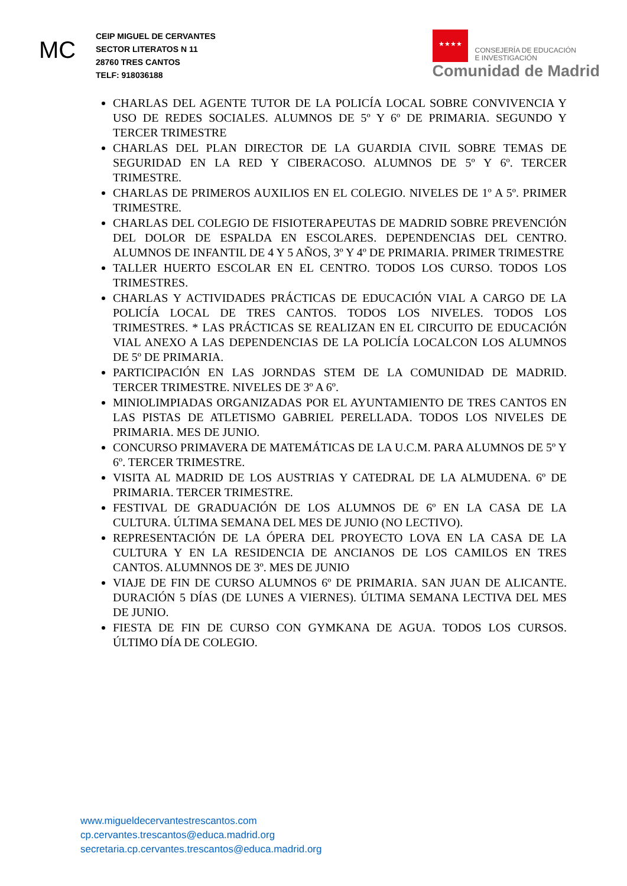MC
CEIP MIGUEL DE CERVANTES
SECTOR LITERATOS N 11
28760 TRES CANTOS
TELF: 918036188
★★★★
CONSEJERÍA DE EDUCACIÓN
E INVESTIGACIÓN
Comunidad de Madrid
CHARLAS DEL AGENTE TUTOR DE LA POLICÍA LOCAL SOBRE CONVIVENCIA Y USO DE REDES SOCIALES. ALUMNOS DE 5º Y 6º DE PRIMARIA. SEGUNDO Y TERCER TRIMESTRE
CHARLAS DEL PLAN DIRECTOR DE LA GUARDIA CIVIL SOBRE TEMAS DE SEGURIDAD EN LA RED Y CIBERACOSO. ALUMNOS DE 5º Y 6º. TERCER TRIMESTRE.
CHARLAS DE PRIMEROS AUXILIOS EN EL COLEGIO. NIVELES DE 1º A 5º. PRIMER TRIMESTRE.
CHARLAS DEL COLEGIO DE FISIOTERAPEUTAS DE MADRID SOBRE PREVENCIÓN DEL DOLOR DE ESPALDA EN ESCOLARES. DEPENDENCIAS DEL CENTRO. ALUMNOS DE INFANTIL DE 4 Y 5 AÑOS, 3º Y 4º DE PRIMARIA. PRIMER TRIMESTRE
TALLER HUERTO ESCOLAR EN EL CENTRO. TODOS LOS CURSO. TODOS LOS TRIMESTRES.
CHARLAS Y ACTIVIDADES PRÁCTICAS DE EDUCACIÓN VIAL A CARGO DE LA POLICÍA LOCAL DE TRES CANTOS. TODOS LOS NIVELES. TODOS LOS TRIMESTRES. * LAS PRÁCTICAS SE REALIZAN EN EL CIRCUITO DE EDUCACIÓN VIAL ANEXO A LAS DEPENDENCIAS DE LA POLICÍA LOCALCON LOS ALUMNOS DE 5º DE PRIMARIA.
PARTICIPACIÓN EN LAS JORNDAS STEM DE LA COMUNIDAD DE MADRID. TERCER TRIMESTRE. NIVELES DE 3º A 6º.
MINIOLIMPIADAS ORGANIZADAS POR EL AYUNTAMIENTO DE TRES CANTOS EN LAS PISTAS DE ATLETISMO GABRIEL PERELLADA. TODOS LOS NIVELES DE PRIMARIA. MES DE JUNIO.
CONCURSO PRIMAVERA DE MATEMÁTICAS DE LA U.C.M. PARA ALUMNOS DE 5º Y 6º. TERCER TRIMESTRE.
VISITA AL MADRID DE LOS AUSTRIAS Y CATEDRAL DE LA ALMUDENA. 6º DE PRIMARIA. TERCER TRIMESTRE.
FESTIVAL DE GRADUACIÓN DE LOS ALUMNOS DE 6º EN LA CASA DE LA CULTURA. ÚLTIMA SEMANA DEL MES DE JUNIO (NO LECTIVO).
REPRESENTACIÓN DE LA ÓPERA DEL PROYECTO LOVA EN LA CASA DE LA CULTURA Y EN LA RESIDENCIA DE ANCIANOS DE LOS CAMILOS EN TRES CANTOS. ALUMNNOS DE 3º. MES DE JUNIO
VIAJE DE FIN DE CURSO ALUMNOS 6º DE PRIMARIA. SAN JUAN DE ALICANTE. DURACIÓN 5 DÍAS (DE LUNES A VIERNES). ÚLTIMA SEMANA LECTIVA DEL MES DE JUNIO.
FIESTA DE FIN DE CURSO CON GYMKANA DE AGUA. TODOS LOS CURSOS. ÚLTIMO DÍA DE COLEGIO.
www.migueldecervantestrescantos.com
cp.cervantes.trescantos@educa.madrid.org
secretaria.cp.cervantes.trescantos@educa.madrid.org